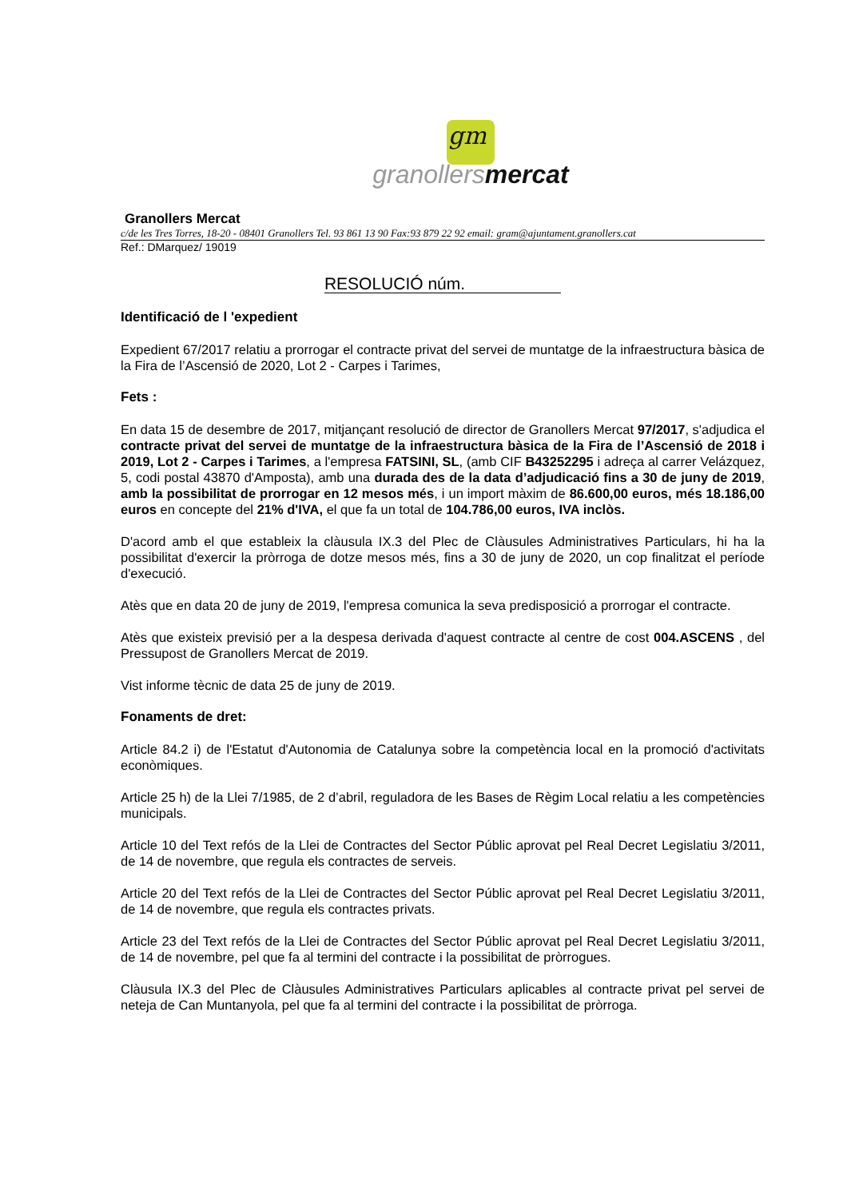gm
granollers mercat
Granollers Mercat
c/de les Tres Torres, 18-20 - 08401 Granollers Tel. 93 861 13 90 Fax:93 879 22 92 email: gram@ajuntament.granollers.cat
Ref.: DMarquez/ 19019
RESOLUCIÓ núm.
Identificació de l 'expedient
Expedient 67/2017 relatiu a prorrogar el contracte privat del servei de muntatge de la infraestructura bàsica de la Fira de l’Ascensió de 2020, Lot 2 - Carpes i Tarimes,
Fets :
En data 15 de desembre de 2017, mitjançant resolució de director de Granollers Mercat 97/2017, s'adjudica el contracte privat del servei de muntatge de la infraestructura bàsica de la Fira de l’Ascensió de 2018 i 2019, Lot 2 - Carpes i Tarimes, a l'empresa FATSINI, SL, (amb CIF B43252295 i adreça al carrer Velázquez, 5, codi postal 43870 d'Amposta), amb una durada des de la data d’adjudicació fins a 30 de juny de 2019, amb la possibilitat de prorrogar en 12 mesos més, i un import màxim de 86.600,00 euros, més 18.186,00 euros en concepte del 21% d'IVA, el que fa un total de 104.786,00 euros, IVA inclòs.
D'acord amb el que estableix la clàusula IX.3 del Plec de Clàusules Administratives Particulars, hi ha la possibilitat d'exercir la pròrroga de dotze mesos més, fins a 30 de juny de 2020, un cop finalitzat el període d'execució.
Atès que en data 20 de juny de 2019, l'empresa comunica la seva predisposició a prorrogar el contracte.
Atès que existeix previsió per a la despesa derivada d'aquest contracte al centre de cost 004.ASCENS , del Pressupost de Granollers Mercat de 2019.
Vist informe tècnic de data 25 de juny de 2019.
Fonaments de dret:
Article 84.2 i) de l'Estatut d'Autonomia de Catalunya sobre la competència local en la promoció d'activitats econòmiques.
Article 25 h) de la Llei 7/1985, de 2 d’abril, reguladora de les Bases de Règim Local relatiu a les competències municipals.
Article 10 del Text refós de la Llei de Contractes del Sector Públic aprovat pel Real Decret Legislatiu 3/2011, de 14 de novembre, que regula els contractes de serveis.
Article 20 del Text refós de la Llei de Contractes del Sector Públic aprovat pel Real Decret Legislatiu 3/2011, de 14 de novembre, que regula els contractes privats.
Article 23 del Text refós de la Llei de Contractes del Sector Públic aprovat pel Real Decret Legislatiu 3/2011, de 14 de novembre, pel que fa al termini del contracte i la possibilitat de pròrrogues.
Clàusula IX.3 del Plec de Clàusules Administratives Particulars aplicables al contracte privat pel servei de neteja de Can Muntanyola, pel que fa al termini del contracte i la possibilitat de pròrroga.